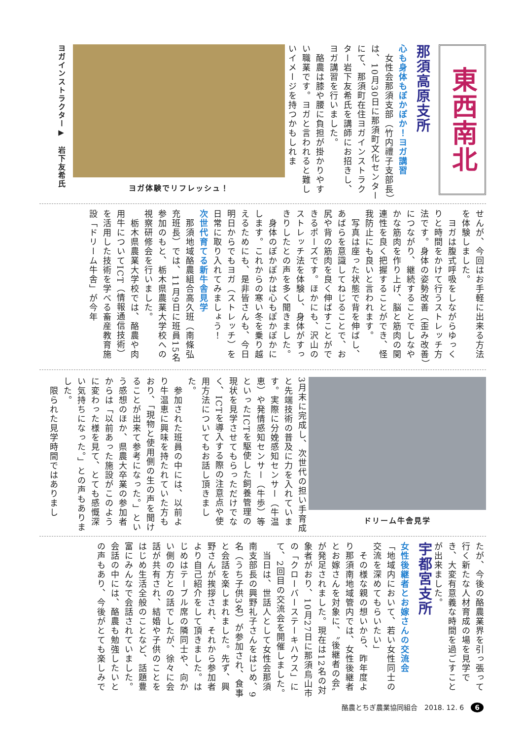東西南北
那須高原支所
心も身体もぽかぽか！ヨガ講習
　女性会那須支部（竹内禮子支部長）は、10月30日に那須町文化センターにて、那須町在住ヨガインストラクター岩下友希氏を講師にお招きし、ヨガ講習を行いました。
　酪農は膝や腰に負担が掛かりやすい職業です。ヨガと言われると難しいイメージを持つかもしれま
ヨガ体験でリフレッシュ！
ヨガインストラクター▶　岩下友希氏
せんが、今回はお手軽に出来る方法を体験しました。
　ヨガは腹式呼吸をしながらゆっくりと時間をかけて行うストレッチ方法です。身体の姿勢改善（歪み改善）につながり、継続することでしなやかな筋肉を作り上げ、脳と筋肉の関連性を良く把握することができ、怪我防止にも良いと言われます。
　写真は座った状態で背を伸ばし、あばらを意識してねじることで、お尻や背の筋肉を良く伸ばすことができるポーズです。ほかにも、沢山のストレッチ法を体験し、身体がすっきりしたとの声を多く聞きました。
　身体のぽかぽかは心もぽかぽかにします。これからの寒い冬を乗り越えるためにも、是非皆さんも、今日明日からでもヨガ（ストレッチ）を日常に取り入れてみましょう！
次世代育てる新牛舎見学
　那須地域酪農組合高久班（南條弘充班長）では、11月9日に班員15名参加のもと、栃木県農業大学校への視察研修会を行いました。
　栃木県農業大学校では、酪農や肉用牛についてICT（情報通信技術）を活用した技術を学べる畜産教育施設「ドリーム牛舎」が今年
ドリーム牛舎見学
3月末に完成し、次世代の担い手育成と先端技術の普及に力を入れています。実際に分娩感知センサー（牛温恵）や発情感知センサー（牛歩）等といったICTを駆使した飼養管理の現状を見学させてもらっただけでなく、ICTを導入する際の注意点や使用方法についてもお話し頂きました。
　参加された班員の中には、以前より牛温恵に興味を持たれていた方もおり、「現物と使用側の生の声を聞けることが出来て参考になった。」という感想のほか、県農大卒業の参加者からは「以前あった施設がこのように変わった様を見て、とても感慨深い気持ちになった。」との声もありました。
　限られた見学時間ではありまし
たが、今後の酪農業界を引っ張って行く新たな人材育成の場を見学でき、大変有意義な時間を過ごすことが出来ました。
宇都宮支所
女性後継者とお嫁さんの交流会
「地域内において、若い女性同士の交流を深めてもらいたい」
　その様な親の想いから、昨年度より那須南地域管内では、女性後継者とお嫁さんを対象に、〝後継者の会〟が発足されました。現在は12名の対象者がおり、10月27日に那須烏山市の「クローバーステーキハウス」にて、2回目の交流会を開催しました。
　当日は、世話人として女性会那須南支部長の興野礼子さんをはじめ、9名（うち子供3名）が参加され、食事と会話を楽しまれました。先ず、興野さんが挨拶され、それから参加者より自己紹介をして頂きました。はじめはテーブル席の隣同士や、向かい側の方との話でしたが、徐々に会話が共有され、結婚や子供のことをはじめ生活全般のことなど、話題豊富にみんなで会話されていました。会話の中には、酪農も勉強したいとの声もあり、今後がとても楽しみで
酪農とちぎ農業協同組合　2018. 12. 6　6